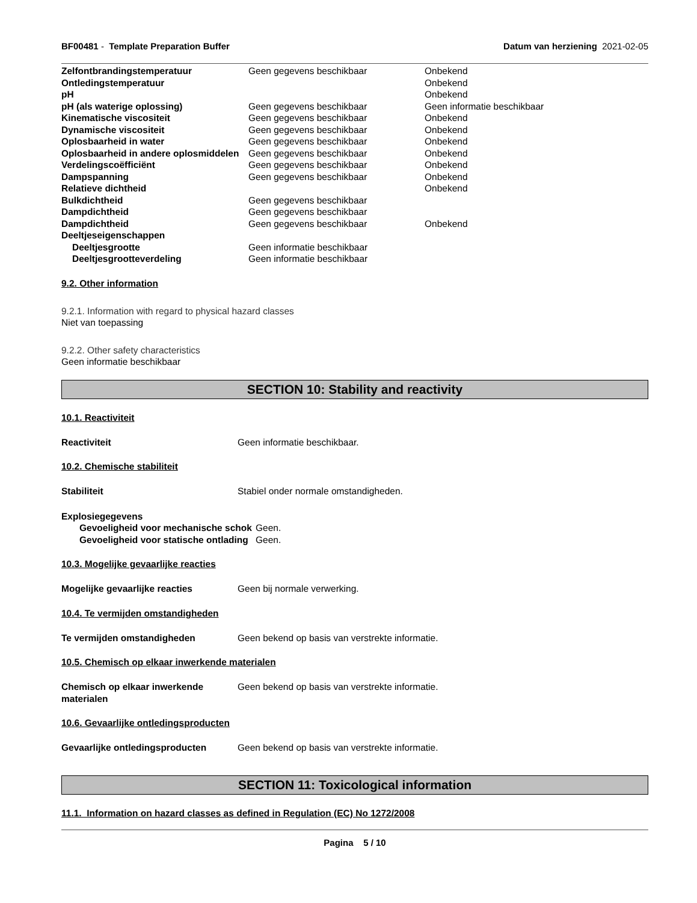BF00481 - Template Preparation Buffer
Datum van herziening 2021-02-05
| Zelfontbrandingstemperatuur | Geen gegevens beschikbaar | Onbekend |
| Ontledingstemperatuur | | Onbekend |
| pH | | Onbekend |
| pH (als waterige oplossing) | Geen gegevens beschikbaar | Geen informatie beschikbaar |
| Kinematische viscositeit | Geen gegevens beschikbaar | Onbekend |
| Dynamische viscositeit | Geen gegevens beschikbaar | Onbekend |
| Oplosbaarheid in water | Geen gegevens beschikbaar | Onbekend |
| Oplosbaarheid in andere oplosmiddelen | Geen gegevens beschikbaar | Onbekend |
| Verdelingscoëfficiënt | Geen gegevens beschikbaar | Onbekend |
| Dampspanning | Geen gegevens beschikbaar | Onbekend |
| Relatieve dichtheid | | Onbekend |
| Bulkdichtheid | Geen gegevens beschikbaar | |
| Dampdichtheid | Geen gegevens beschikbaar | |
| Dampdichtheid | Geen gegevens beschikbaar | Onbekend |
| Deeltjeseigenschappen | | |
| Deeltjesgrootte | Geen informatie beschikbaar | |
| Deeltjesgrootteverdeling | Geen informatie beschikbaar | |
9.2. Other information
9.2.1. Information with regard to physical hazard classes
Niet van toepassing
9.2.2. Other safety characteristics
Geen informatie beschikbaar
SECTION 10: Stability and reactivity
10.1. Reactiviteit
Reactiviteit Geen informatie beschikbaar.
10.2. Chemische stabiliteit
Stabiliteit Stabiel onder normale omstandigheden.
Explosiegegevens
Gevoeligheid voor mechanische schok
Geen.
Gevoeligheid voor statische ontlading
Geen.
10.3. Mogelijke gevaarlijke reacties
Mogelijke gevaarlijke reacties Geen bij normale verwerking.
10.4. Te vermijden omstandigheden
Te vermijden omstandigheden Geen bekend op basis van verstrekte informatie.
10.5. Chemisch op elkaar inwerkende materialen
Chemisch op elkaar inwerkende materialen
Geen bekend op basis van verstrekte informatie.
10.6. Gevaarlijke ontledingsproducten
Gevaarlijke ontledingsproducten Geen bekend op basis van verstrekte informatie.
SECTION 11: Toxicological information
11.1. Information on hazard classes as defined in Regulation (EC) No 1272/2008
Pagina 5 / 10